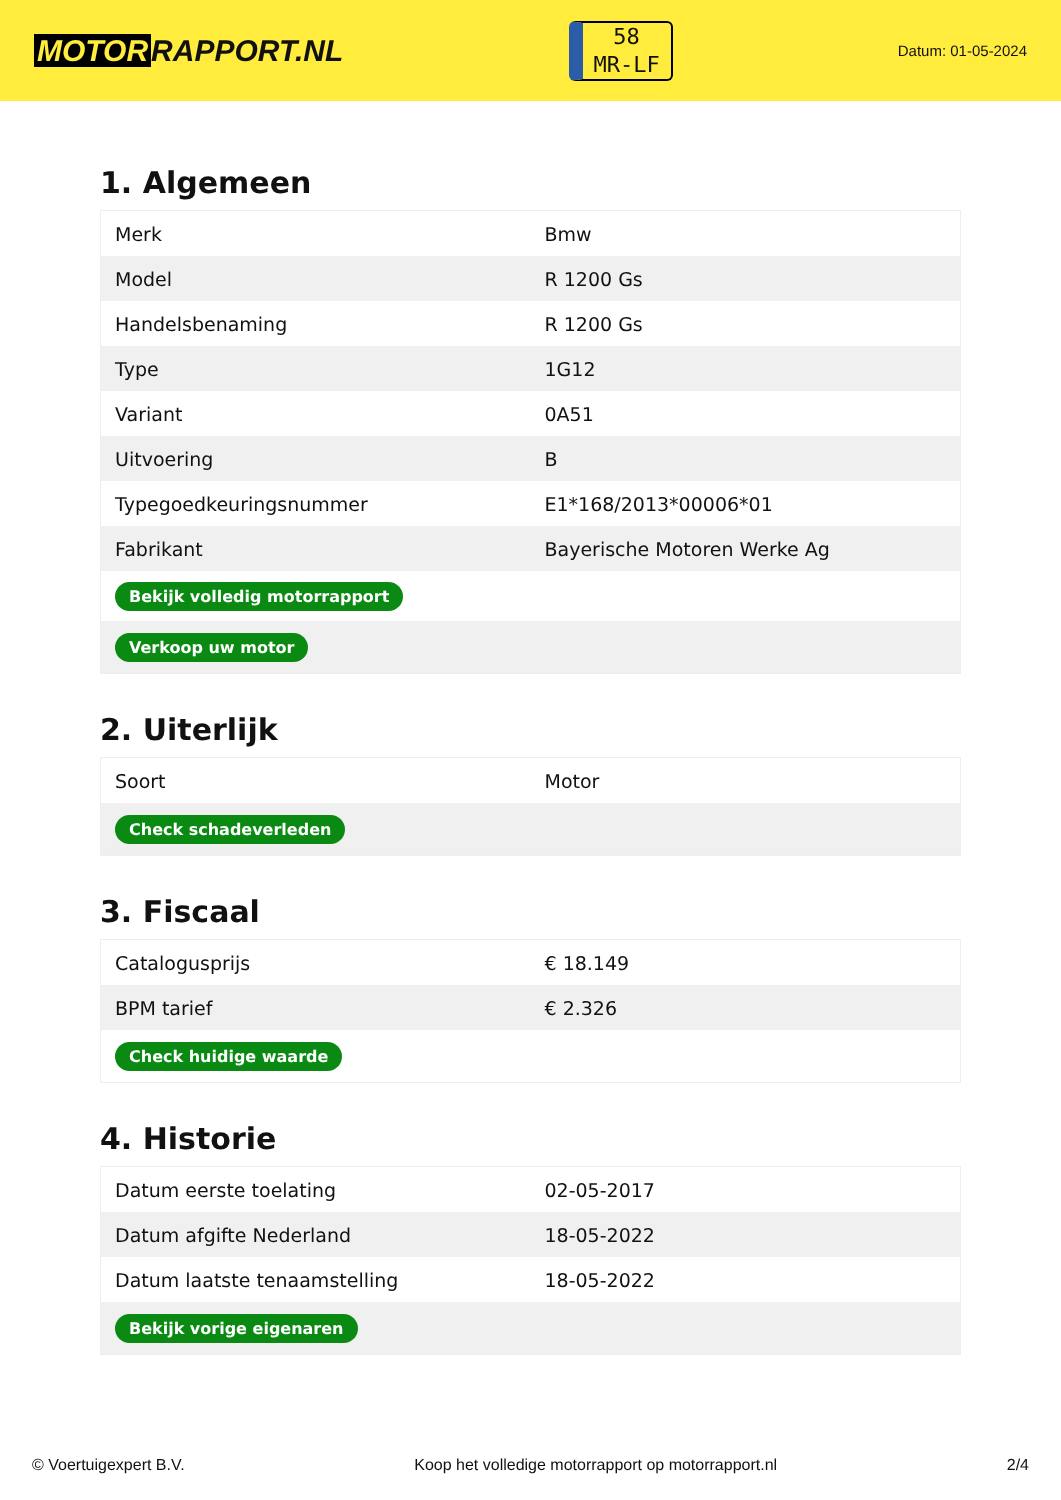MOTOR RAPPORT.NL
58
MR-LF
Datum: 01-05-2024
1. Algemeen
| Merk | Bmw |
| Model | R 1200 Gs |
| Handelsbenaming | R 1200 Gs |
| Type | 1G12 |
| Variant | 0A51 |
| Uitvoering | B |
| Typegoedkeuringsnummer | E1*168/2013*00006*01 |
| Fabrikant | Bayerische Motoren Werke Ag |
| Bekijk volledig motorrapport | |
| Verkoop uw motor | |
2. Uiterlijk
| Soort | Motor |
| Check schadeverleden | |
3. Fiscaal
| Catalogusprijs | € 18.149 |
| BPM tarief | € 2.326 |
| Check huidige waarde | |
4. Historie
| Datum eerste toelating | 02-05-2017 |
| Datum afgifte Nederland | 18-05-2022 |
| Datum laatste tenaamstelling | 18-05-2022 |
| Bekijk vorige eigenaren | |
© Voertuigexpert B.V. Koop het volledige motorrapport op motorrapport.nl 2/4